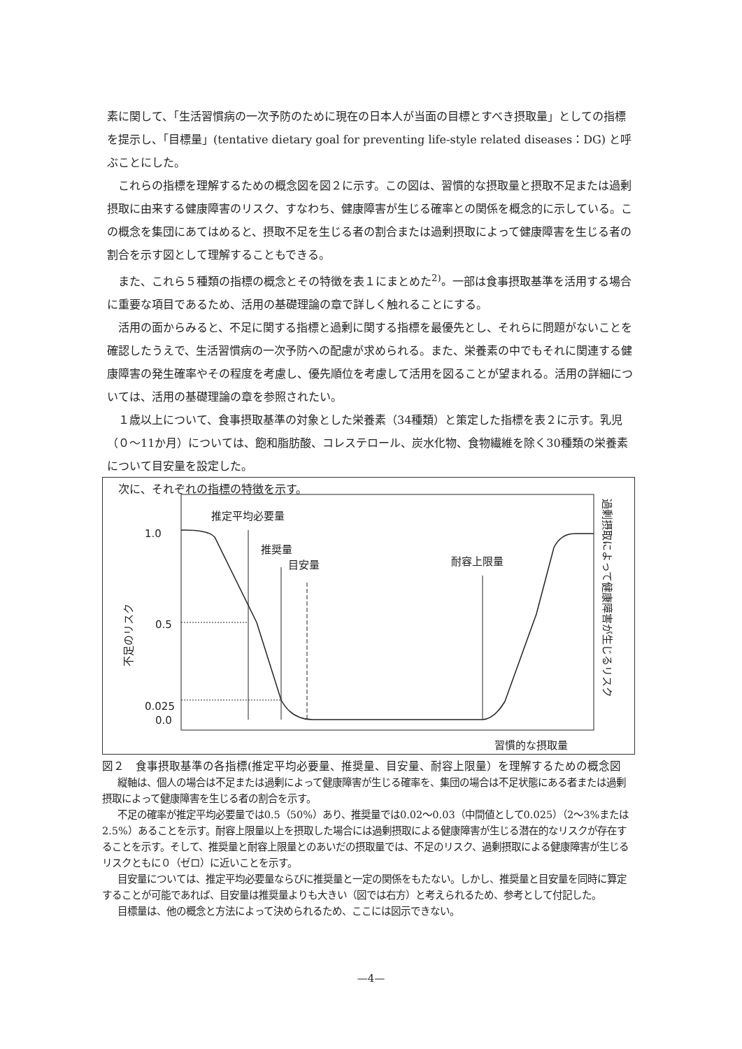素に関して、「生活習慣病の一次予防のために現在の日本人が当面の目標とすべき摂取量」としての指標を提示し、「目標量」(tentative dietary goal for preventing life-style related diseases：DG) と呼ぶことにした。
これらの指標を理解するための概念図を図２に示す。この図は、習慣的な摂取量と摂取不足または過剰摂取に由来する健康障害のリスク、すなわち、健康障害が生じる確率との関係を概念的に示している。この概念を集団にあてはめると、摂取不足を生じる者の割合または過剰摂取によって健康障害を生じる者の割合を示す図として理解することもできる。
また、これら５種類の指標の概念とその特徴を表１にまとめた<sup>2)</sup>。一部は食事摂取基準を活用する場合に重要な項目であるため、活用の基礎理論の章で詳しく触れることにする。
活用の面からみると、不足に関する指標と過剰に関する指標を最優先とし、それらに問題がないことを確認したうえで、生活習慣病の一次予防への配慮が求められる。また、栄養素の中でもそれに関連する健康障害の発生確率やその程度を考慮し、優先順位を考慮して活用を図ることが望まれる。活用の詳細については、活用の基礎理論の章を参照されたい。
１歳以上について、食事摂取基準の対象とした栄養素（34種類）と策定した指標を表２に示す。乳児（０～11か月）については、飽和脂肪酸、コレステロール、炭水化物、食物繊維を除く30種類の栄養素について目安量を設定した。
次に、それぞれの指標の特徴を示す。
1.0
0.5
0.025
0.0
推定平均必要量
推奨量
目安量
耐容上限量
習慣的な摂取量
不足のリスク
過剰摂取によって健康障害が生じるリスク
図２　食事摂取基準の各指標(推定平均必要量、推奨量、目安量、耐容上限量）を理解するための概念図
縦軸は、個人の場合は不足または過剰によって健康障害が生じる確率を、集団の場合は不足状態にある者または過剰摂取によって健康障害を生じる者の割合を示す。
不足の確率が推定平均必要量では0.5（50%）あり、推奨量では0.02～0.03（中間値として0.025）（2～3%または2.5%）あることを示す。耐容上限量以上を摂取した場合には過剰摂取による健康障害が生じる潜在的なリスクが存在することを示す。そして、推奨量と耐容上限量とのあいだの摂取量では、不足のリスク、過剰摂取による健康障害が生じるリスクともに０（ゼロ）に近いことを示す。
目安量については、推定平均必要量ならびに推奨量と一定の関係をもたない。しかし、推奨量と目安量を同時に算定することが可能であれば、目安量は推奨量よりも大きい（図では右方）と考えられるため、参考として付記した。
目標量は、他の概念と方法によって決められるため、ここには図示できない。
—4—